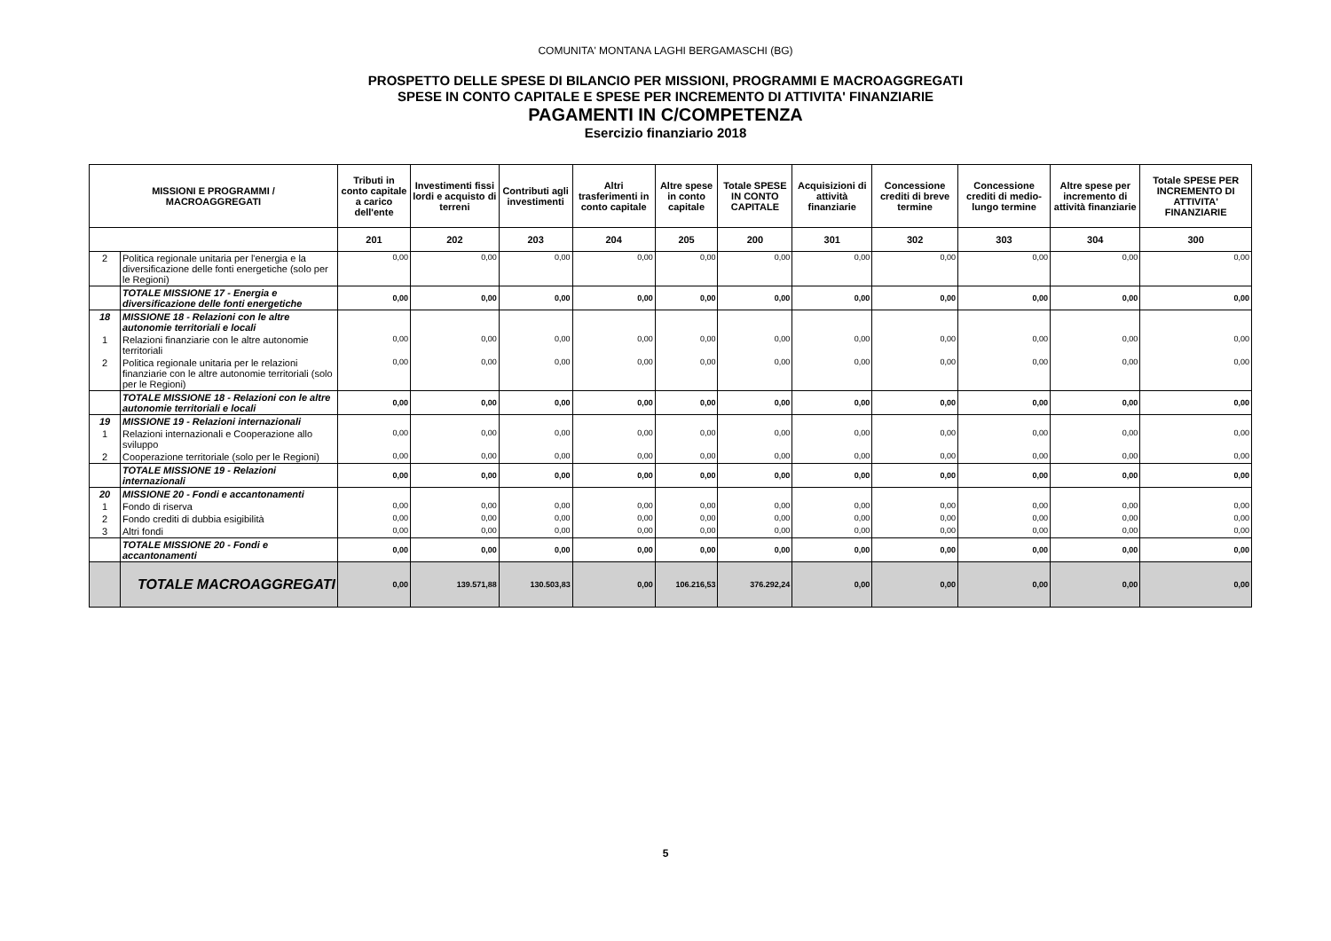COMUNITA' MONTANA LAGHI BERGAMASCHI (BG)
PROSPETTO DELLE SPESE DI BILANCIO PER MISSIONI, PROGRAMMI E MACROAGGREGATI
SPESE IN CONTO CAPITALE E SPESE PER INCREMENTO DI ATTIVITA' FINANZIARIE
PAGAMENTI IN C/COMPETENZA
Esercizio finanziario 2018
| MISSIONI E PROGRAMMI / MACROAGGREGATI | | Tributi in conto capitale a carico dell'ente | Investimenti fissi lordi e acquisto di terreni | Contributi agli investimenti | Altri trasferimenti in conto capitale | Altre spese in conto capitale | Totale SPESE IN CONTO CAPITALE | Acquisizioni di attività finanziarie | Concessione crediti di breve termine | Concessione crediti di medio-lungo termine | Altre spese per incremento di attività finanziarie | Totale SPESE PER INCREMENTO DI ATTIVITA' FINANZIARIE |
| --- | --- | --- | --- | --- | --- | --- | --- | --- | --- | --- | --- | --- |
| | | 201 | 202 | 203 | 204 | 205 | 200 | 301 | 302 | 303 | 304 | 300 |
| 2 | Politica regionale unitaria per l'energia e la diversificazione delle fonti energetiche (solo per le Regioni) | 0,00 | 0,00 | 0,00 | 0,00 | 0,00 | 0,00 | 0,00 | 0,00 | 0,00 | 0,00 | 0,00 |
| | TOTALE MISSIONE 17 - Energia e diversificazione delle fonti energetiche | 0,00 | 0,00 | 0,00 | 0,00 | 0,00 | 0,00 | 0,00 | 0,00 | 0,00 | 0,00 | 0,00 |
| 18 | MISSIONE 18 - Relazioni con le altre autonomie territoriali e locali | | | | | | | | | | | |
| 1 | Relazioni finanziarie con le altre autonomie territoriali | 0,00 | 0,00 | 0,00 | 0,00 | 0,00 | 0,00 | 0,00 | 0,00 | 0,00 | 0,00 | 0,00 |
| 2 | Politica regionale unitaria per le relazioni finanziarie con le altre autonomie territoriali (solo per le Regioni) | 0,00 | 0,00 | 0,00 | 0,00 | 0,00 | 0,00 | 0,00 | 0,00 | 0,00 | 0,00 | 0,00 |
| | TOTALE MISSIONE 18 - Relazioni con le altre autonomie territoriali e locali | 0,00 | 0,00 | 0,00 | 0,00 | 0,00 | 0,00 | 0,00 | 0,00 | 0,00 | 0,00 | 0,00 |
| 19 | MISSIONE 19 - Relazioni internazionali | | | | | | | | | | | |
| 1 | Relazioni internazionali e Cooperazione allo sviluppo | 0,00 | 0,00 | 0,00 | 0,00 | 0,00 | 0,00 | 0,00 | 0,00 | 0,00 | 0,00 | 0,00 |
| 2 | Cooperazione territoriale (solo per le Regioni) | 0,00 | 0,00 | 0,00 | 0,00 | 0,00 | 0,00 | 0,00 | 0,00 | 0,00 | 0,00 | 0,00 |
| | TOTALE MISSIONE 19 - Relazioni internazionali | 0,00 | 0,00 | 0,00 | 0,00 | 0,00 | 0,00 | 0,00 | 0,00 | 0,00 | 0,00 | 0,00 |
| 20 | MISSIONE 20 - Fondi e accantonamenti | | | | | | | | | | | |
| 1 | Fondo di riserva | 0,00 | 0,00 | 0,00 | 0,00 | 0,00 | 0,00 | 0,00 | 0,00 | 0,00 | 0,00 | 0,00 |
| 2 | Fondo crediti di dubbia esigibilità | 0,00 | 0,00 | 0,00 | 0,00 | 0,00 | 0,00 | 0,00 | 0,00 | 0,00 | 0,00 | 0,00 |
| 3 | Altri fondi | 0,00 | 0,00 | 0,00 | 0,00 | 0,00 | 0,00 | 0,00 | 0,00 | 0,00 | 0,00 | 0,00 |
| | TOTALE MISSIONE 20 - Fondi e accantonamenti | 0,00 | 0,00 | 0,00 | 0,00 | 0,00 | 0,00 | 0,00 | 0,00 | 0,00 | 0,00 | 0,00 |
| | TOTALE MACROAGGREGATI | 0,00 | 139.571,88 | 130.503,83 | 0,00 | 106.216,53 | 376.292,24 | 0,00 | 0,00 | 0,00 | 0,00 | 0,00 |
5